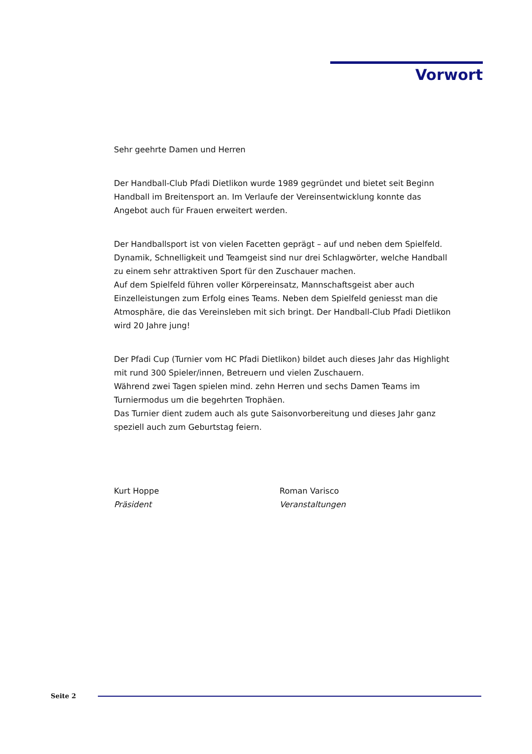Vorwort
Sehr geehrte Damen und Herren
Der Handball-Club Pfadi Dietlikon wurde 1989 gegründet und bietet seit Beginn Handball im Breitensport an. Im Verlaufe der Vereinsentwicklung konnte das Angebot auch für Frauen erweitert werden.
Der Handballsport ist von vielen Facetten geprägt – auf und neben dem Spielfeld. Dynamik, Schnelligkeit und Teamgeist sind nur drei Schlagwörter, welche Handball zu einem sehr attraktiven Sport für den Zuschauer machen.
Auf dem Spielfeld führen voller Körpereinsatz, Mannschaftsgeist aber auch Einzelleistungen zum Erfolg eines Teams. Neben dem Spielfeld geniesst man die Atmosphäre, die das Vereinsleben mit sich bringt. Der Handball-Club Pfadi Dietlikon wird 20 Jahre jung!
Der Pfadi Cup (Turnier vom HC Pfadi Dietlikon) bildet auch dieses Jahr das Highlight mit rund 300 Spieler/innen, Betreuern und vielen Zuschauern.
Während zwei Tagen spielen mind. zehn Herren und sechs Damen Teams im Turniermodus um die begehrten Trophäen.
Das Turnier dient zudem auch als gute Saisonvorbereitung und dieses Jahr ganz speziell auch zum Geburtstag feiern.
Kurt Hoppe
Präsident
Roman Varisco
Veranstaltungen
Seite 2